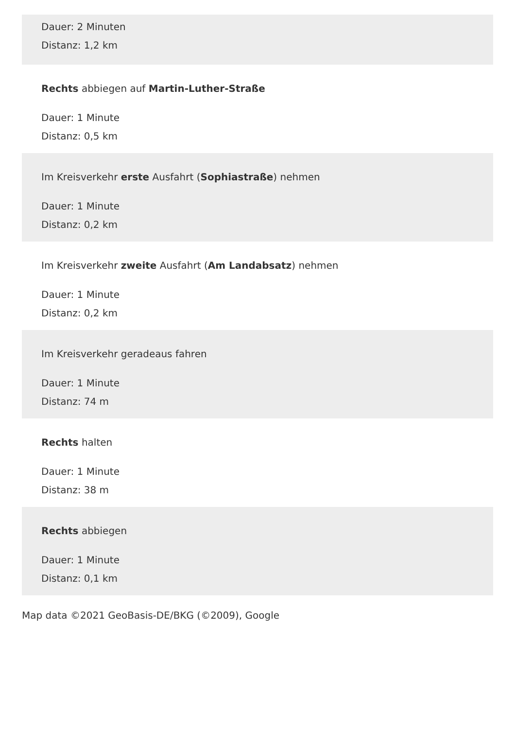Dauer: 2 Minuten
Distanz: 1,2 km
Rechts abbiegen auf Martin-Luther-Straße
Dauer: 1 Minute
Distanz: 0,5 km
Im Kreisverkehr erste Ausfahrt (Sophiastraße) nehmen
Dauer: 1 Minute
Distanz: 0,2 km
Im Kreisverkehr zweite Ausfahrt (Am Landabsatz) nehmen
Dauer: 1 Minute
Distanz: 0,2 km
Im Kreisverkehr geradeaus fahren
Dauer: 1 Minute
Distanz: 74 m
Rechts halten
Dauer: 1 Minute
Distanz: 38 m
Rechts abbiegen
Dauer: 1 Minute
Distanz: 0,1 km
Map data ©2021 GeoBasis-DE/BKG (©2009), Google